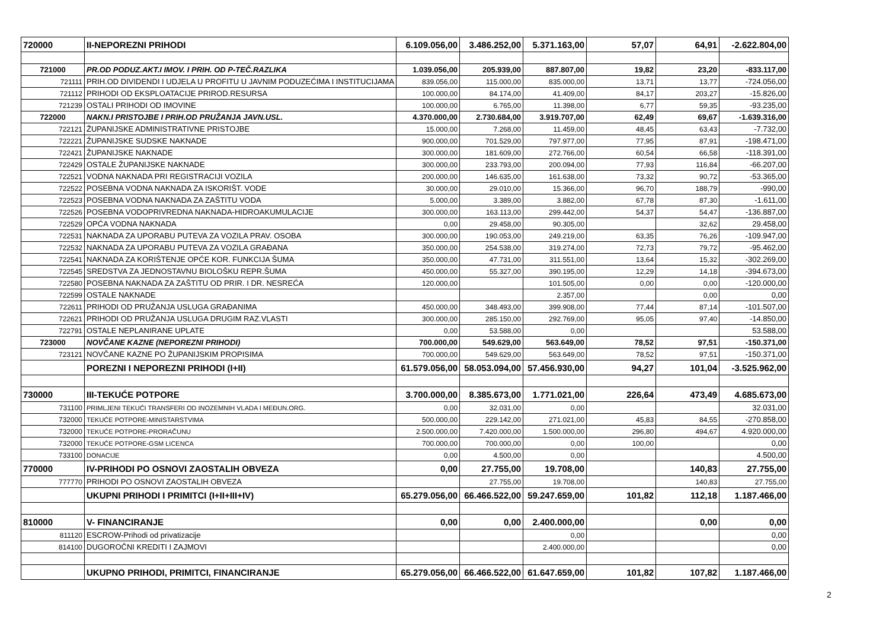| 720000 | II-NEPOREZNI PRIHODI | 6.109.056,00 | 3.486.252,00 | 5.371.163,00 | 57,07 | 64,91 | -2.622.804,00 |
| 721000 | PR.OD PODUZ.AKT.I IMOV. I PRIH. OD P-TEČ.RAZLIKA | 1.039.056,00 | 205.939,00 | 887.807,00 | 19,82 | 23,20 | -833.117,00 |
| 721111 | PRIH.OD DIVIDENDI I UDJELA U PROFITU U JAVNIM PODUZEĆIMA I INSTITUCIJAMA | 839.056,00 | 115.000,00 | 835.000,00 | 13,71 | 13,77 | -724.056,00 |
| 721112 | PRIHODI OD EKSPLOATACIJE PRIROD.RESURSA | 100.000,00 | 84.174,00 | 41.409,00 | 84,17 | 203,27 | -15.826,00 |
| 721239 | OSTALI PRIHODI OD IMOVINE | 100.000,00 | 6.765,00 | 11.398,00 | 6,77 | 59,35 | -93.235,00 |
| 722000 | NAKN.I PRISTOJBE I PRIH.OD PRUŽANJA JAVN.USL. | 4.370.000,00 | 2.730.684,00 | 3.919.707,00 | 62,49 | 69,67 | -1.639.316,00 |
| 722121 | ŽUPANIJSKE ADMINISTRATIVNE PRISTOJBE | 15.000,00 | 7.268,00 | 11.459,00 | 48,45 | 63,43 | -7.732,00 |
| 722221 | ŽUPANIJSKE SUDSKE NAKNADE | 900.000,00 | 701.529,00 | 797.977,00 | 77,95 | 87,91 | -198.471,00 |
| 722421 | ŽUPANIJSKE NAKNADE | 300.000,00 | 181.609,00 | 272.766,00 | 60,54 | 66,58 | -118.391,00 |
| 722429 | OSTALE ŽUPANIJSKE NAKNADE | 300.000,00 | 233.793,00 | 200.094,00 | 77,93 | 116,84 | -66.207,00 |
| 722521 | VODNA NAKNADA PRI REGISTRACIJI VOZILA | 200.000,00 | 146.635,00 | 161.638,00 | 73,32 | 90,72 | -53.365,00 |
| 722522 | POSEBNA VODNA NAKNADA ZA ISKORIŠT. VODE | 30.000,00 | 29.010,00 | 15.366,00 | 96,70 | 188,79 | -990,00 |
| 722523 | POSEBNA VODNA NAKNADA ZA ZAŠTITU VODA | 5.000,00 | 3.389,00 | 3.882,00 | 67,78 | 87,30 | -1.611,00 |
| 722526 | POSEBNA VODOPRIVREDNA NAKNADA-HIDROAKUMULACIJE | 300.000,00 | 163.113,00 | 299.442,00 | 54,37 | 54,47 | -136.887,00 |
| 722529 | OPĆA VODNA NAKNADA | 0,00 | 29.458,00 | 90.305,00 | | 32,62 | 29.458,00 |
| 722531 | NAKNADA ZA UPORABU PUTEVA ZA VOZILA PRAV. OSOBA | 300.000,00 | 190.053,00 | 249.219,00 | 63,35 | 76,26 | -109.947,00 |
| 722532 | NAKNADA ZA UPORABU PUTEVA ZA VOZILA GRAĐANA | 350.000,00 | 254.538,00 | 319.274,00 | 72,73 | 79,72 | -95.462,00 |
| 722541 | NAKNADA ZA KORIŠTENJE OPĆE KOR. FUNKCIJA ŠUMA | 350.000,00 | 47.731,00 | 311.551,00 | 13,64 | 15,32 | -302.269,00 |
| 722545 | SREDSTVA ZA JEDNOSTAVNU BIOLOŠKU REPR.ŠUMA | 450.000,00 | 55.327,00 | 390.195,00 | 12,29 | 14,18 | -394.673,00 |
| 722580 | POSEBNA NAKNADA ZA ZAŠTITU OD PRIR. I DR. NESREĆA | 120.000,00 | | 101.505,00 | 0,00 | 0,00 | -120.000,00 |
| 722599 | OSTALE NAKNADE | | | 2.357,00 | | 0,00 | 0,00 |
| 722611 | PRIHODI OD PRUŽANJA USLUGA GRAĐANIMA | 450.000,00 | 348.493,00 | 399.908,00 | 77,44 | 87,14 | -101.507,00 |
| 722621 | PRIHODI OD PRUŽANJA USLUGA DRUGIM RAZ.VLASTI | 300.000,00 | 285.150,00 | 292.769,00 | 95,05 | 97,40 | -14.850,00 |
| 722791 | OSTALE NEPLANIRANE UPLATE | 0,00 | 53.588,00 | 0,00 | | | 53.588,00 |
| 723000 | NOVČANE KAZNE (NEPOREZNI PRIHODI) | 700.000,00 | 549.629,00 | 563.649,00 | 78,52 | 97,51 | -150.371,00 |
| 723121 | NOVČANE KAZNE PO ŽUPANIJSKIM PROPISIMA | 700.000,00 | 549.629,00 | 563.649,00 | 78,52 | 97,51 | -150.371,00 |
| | POREZNI I NEPOREZNI PRIHODI (I+II) | 61.579.056,00 | 58.053.094,00 | 57.456.930,00 | 94,27 | 101,04 | -3.525.962,00 |
| 730000 | III-TEKUĆE POTPORE | 3.700.000,00 | 8.385.673,00 | 1.771.021,00 | 226,64 | 473,49 | 4.685.673,00 |
| 731100 | PRIMLJENI TEKUĆI TRANSFERI OD INOZEMNIH VLADA I MEĐUN.ORG. | 0,00 | 32.031,00 | 0,00 | | | 32.031,00 |
| 732000 | TEKUĆE POTPORE-MINISTARSTVIMA | 500.000,00 | 229.142,00 | 271.021,00 | 45,83 | 84,55 | -270.858,00 |
| 732000 | TEKUĆE POTPORE-PRORAČUNU | 2.500.000,00 | 7.420.000,00 | 1.500.000,00 | 296,80 | 494,67 | 4.920.000,00 |
| 732000 | TEKUĆE POTPORE-GSM LICENCA | 700.000,00 | 700.000,00 | 0,00 | 100,00 | | 0,00 |
| 733100 | DONACIJE | 0,00 | 4.500,00 | 0,00 | | | 4.500,00 |
| 770000 | IV-PRIHODI PO OSNOVI ZAOSTALIH OBVEZA | 0,00 | 27.755,00 | 19.708,00 | | 140,83 | 27.755,00 |
| 777770 | PRIHODI PO OSNOVI ZAOSTALIH OBVEZA | | 27.755,00 | 19.708,00 | | 140,83 | 27.755,00 |
| | UKUPNI PRIHODI I PRIMITCI (I+II+III+IV) | 65.279.056,00 | 66.466.522,00 | 59.247.659,00 | 101,82 | 112,18 | 1.187.466,00 |
| 810000 | V- FINANCIRANJE | 0,00 | 0,00 | 2.400.000,00 | | 0,00 | 0,00 |
| 811120 | ESCROW-Prihodi od privatizacije | | | 0,00 | | | 0,00 |
| 814100 | DUGOROČNI KREDITI I ZAJMOVI | | | 2.400.000,00 | | | 0,00 |
| | UKUPNO PRIHODI, PRIMITCI, FINANCIRANJE | 65.279.056,00 | 66.466.522,00 | 61.647.659,00 | 101,82 | 107,82 | 1.187.466,00 |
2